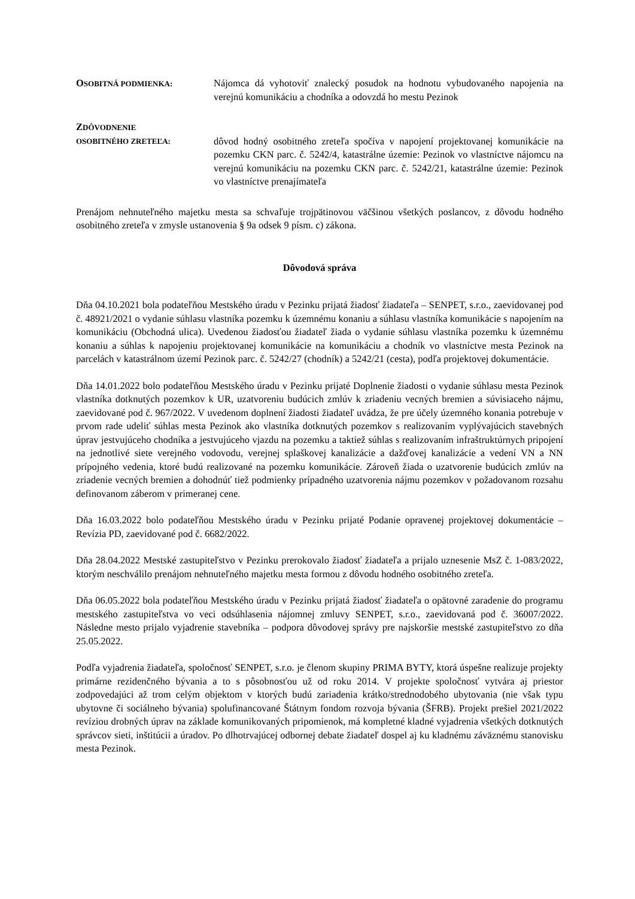OSOBITNÁ PODMIENKA:
Nájomca dá vyhotoviť znalecký posudok na hodnotu vybudovaného napojenia na verejnú komunikáciu a chodníka a odovzdá ho mestu Pezinok
ZDÔVODNENIE
OSOBITNÉHO ZRETEĽA:
dôvod hodný osobitného zreteľa spočíva v napojení projektovanej komunikácie na pozemku CKN parc. č. 5242/4, katastrálne územie: Pezinok vo vlastníctve nájomcu na verejnú komunikáciu na pozemku CKN parc. č. 5242/21, katastrálne územie: Pezinok vo vlastníctve prenajímateľa
Prenájom nehnuteľného majetku mesta sa schvaľuje trojpätinovou väčšinou všetkých poslancov, z dôvodu hodného osobitného zreteľa v zmysle ustanovenia § 9a odsek 9 písm. c) zákona.
Dôvodová správa
Dňa 04.10.2021 bola podateľňou Mestského úradu v Pezinku prijatá žiadosť žiadateľa – SENPET, s.r.o., zaevidovanej pod č. 48921/2021 o vydanie súhlasu vlastníka pozemku k územnému konaniu a súhlasu vlastníka komunikácie s napojením na komunikáciu (Obchodná ulica). Uvedenou žiadosťou žiadateľ žiada o vydanie súhlasu vlastníka pozemku k územnému konaniu a súhlas k napojeniu projektovanej komunikácie na komunikáciu a chodník vo vlastníctve mesta Pezinok na parcelách v katastrálnom území Pezinok parc. č. 5242/27 (chodník) a 5242/21 (cesta), podľa projektovej dokumentácie.
Dňa 14.01.2022 bolo podateľňou Mestského úradu v Pezinku prijaté Doplnenie žiadosti o vydanie súhlasu mesta Pezinok vlastníka dotknutých pozemkov k UR, uzatvoreniu budúcich zmlúv k zriadeniu vecných bremien a súvisiaceho nájmu, zaevidované pod č. 967/2022. V uvedenom doplnení žiadosti žiadateľ uvádza, že pre účely územného konania potrebuje v prvom rade udeliť súhlas mesta Pezinok ako vlastníka dotknutých pozemkov s realizovaním vyplývajúcich stavebných úprav jestvujúceho chodníka a jestvujúceho vjazdu na pozemku a taktiež súhlas s realizovaním infraštruktúrnych pripojení na jednotlivé siete verejného vodovodu, verejnej splaškovej kanalizácie a dažďovej kanalizácie a vedení VN a NN prípojného vedenia, ktoré budú realizované na pozemku komunikácie. Zároveň žiada o uzatvorenie budúcich zmlúv na zriadenie vecných bremien a dohodnúť tiež podmienky prípadného uzatvorenia nájmu pozemkov v požadovanom rozsahu definovanom záberom v primeranej cene.
Dňa 16.03.2022 bolo podateľňou Mestského úradu v Pezinku prijaté Podanie opravenej projektovej dokumentácie – Revízia PD, zaevidované pod č. 6682/2022.
Dňa 28.04.2022 Mestské zastupiteľstvo v Pezinku prerokovalo žiadosť žiadateľa a prijalo uznesenie MsZ č. 1-083/2022, ktorým neschválilo prenájom nehnuteľného majetku mesta formou z dôvodu hodného osobitného zreteľa.
Dňa 06.05.2022 bola podateľňou Mestského úradu v Pezinku prijatá žiadosť žiadateľa o opätovné zaradenie do programu mestského zastupiteľstva vo veci odsúhlasenia nájomnej zmluvy SENPET, s.r.o., zaevidovaná pod č. 36007/2022. Následne mesto prijalo vyjadrenie stavebníka – podpora dôvodovej správy pre najskoršie mestské zastupiteľstvo zo dňa 25.05.2022.
Podľa vyjadrenia žiadateľa, spoločnosť SENPET, s.r.o. je členom skupiny PRIMA BYTY, ktorá úspešne realizuje projekty primárne rezidenčného bývania a to s pôsobnosťou už od roku 2014. V projekte spoločnosť vytvára aj priestor zodpovedajúci až trom celým objektom v ktorých budú zariadenia krátko/strednodobého ubytovania (nie však typu ubytovne či sociálneho bývania) spolufinancované Štátnym fondom rozvoja bývania (ŠFRB). Projekt prešiel 2021/2022 revíziou drobných úprav na základe komunikovaných pripomienok, má kompletné kladné vyjadrenia všetkých dotknutých správcov sieti, inštitúcii a úradov. Po dlhotrvajúcej odbornej debate žiadateľ dospel aj ku kladnému záväznému stanovisku mesta Pezinok.